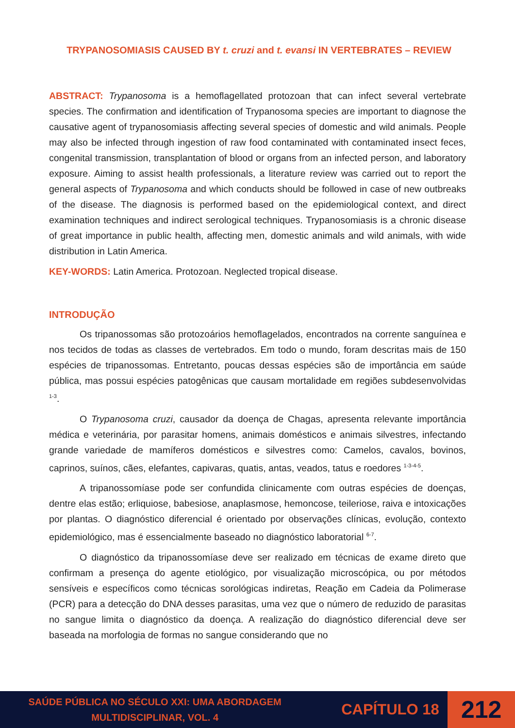TRYPANOSOMIASIS CAUSED BY t. cruzi and t. evansi IN VERTEBRATES – REVIEW
ABSTRACT: Trypanosoma is a hemoflagellated protozoan that can infect several vertebrate species. The confirmation and identification of Trypanosoma species are important to diagnose the causative agent of trypanosomiasis affecting several species of domestic and wild animals. People may also be infected through ingestion of raw food contaminated with contaminated insect feces, congenital transmission, transplantation of blood or organs from an infected person, and laboratory exposure. Aiming to assist health professionals, a literature review was carried out to report the general aspects of Trypanosoma and which conducts should be followed in case of new outbreaks of the disease. The diagnosis is performed based on the epidemiological context, and direct examination techniques and indirect serological techniques. Trypanosomiasis is a chronic disease of great importance in public health, affecting men, domestic animals and wild animals, with wide distribution in Latin America.
KEY-WORDS: Latin America. Protozoan. Neglected tropical disease.
INTRODUÇÃO
Os tripanossomas são protozoários hemoflagelados, encontrados na corrente sanguínea e nos tecidos de todas as classes de vertebrados. Em todo o mundo, foram descritas mais de 150 espécies de tripanossomas. Entretanto, poucas dessas espécies são de importância em saúde pública, mas possui espécies patogênicas que causam mortalidade em regiões subdesenvolvidas <sup>1-3</sup>.
O Trypanosoma cruzi, causador da doença de Chagas, apresenta relevante importância médica e veterinária, por parasitar homens, animais domésticos e animais silvestres, infectando grande variedade de mamíferos domésticos e silvestres como: Camelos, cavalos, bovinos, caprinos, suínos, cães, elefantes, capivaras, quatis, antas, veados, tatus e roedores <sup>1-3-4-5</sup>.
A tripanossomíase pode ser confundida clinicamente com outras espécies de doenças, dentre elas estão; erliquiose, babesiose, anaplasmose, hemoncose, teileriose, raiva e intoxicações por plantas. O diagnóstico diferencial é orientado por observações clínicas, evolução, contexto epidemiológico, mas é essencialmente baseado no diagnóstico laboratorial <sup>6-7</sup>.
O diagnóstico da tripanossomíase deve ser realizado em técnicas de exame direto que confirmam a presença do agente etiológico, por visualização microscópica, ou por métodos sensíveis e específicos como técnicas sorológicas indiretas, Reação em Cadeia da Polimerase (PCR) para a detecção do DNA desses parasitas, uma vez que o número de reduzido de parasitas no sangue limita o diagnóstico da doença. A realização do diagnóstico diferencial deve ser baseada na morfologia de formas no sangue considerando que no
SAÚDE PÚBLICA NO SÉCULO XXI: UMA ABORDAGEM MULTIDISCIPLINAR, VOL. 4
CAPÍTULO 18
212